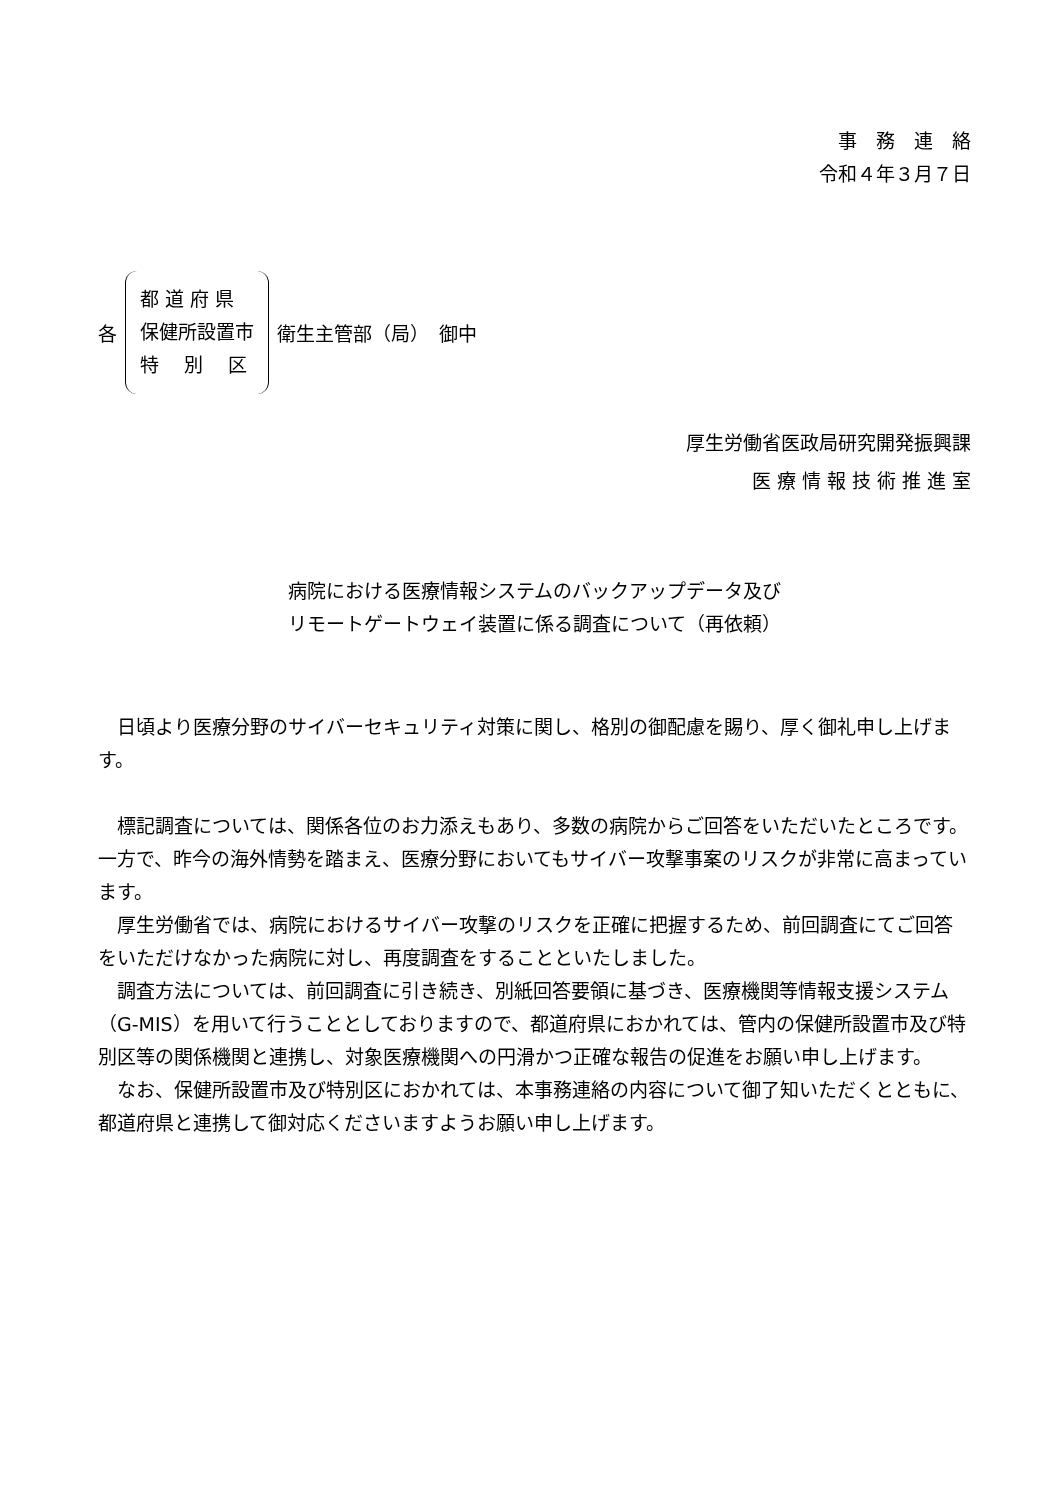事　務　連　絡
令和４年３月７日
各
都 道 府 県
保健所設置市
特　 別　 区
衛生主管部（局）　御中
厚生労働省医政局研究開発振興課
医 療 情 報 技 術 推 進 室
病院における医療情報システムのバックアップデータ及び
リモートゲートウェイ装置に係る調査について（再依頼）
日頃より医療分野のサイバーセキュリティ対策に関し、格別の御配慮を賜り、厚く御礼申し上げます。
標記調査については、関係各位のお力添えもあり、多数の病院からご回答をいただいたところです。一方で、昨今の海外情勢を踏まえ、医療分野においてもサイバー攻撃事案のリスクが非常に高まっています。
厚生労働省では、病院におけるサイバー攻撃のリスクを正確に把握するため、前回調査にてご回答をいただけなかった病院に対し、再度調査をすることといたしました。
調査方法については、前回調査に引き続き、別紙回答要領に基づき、医療機関等情報支援システム（G-MIS）を用いて行うこととしておりますので、都道府県におかれては、管内の保健所設置市及び特別区等の関係機関と連携し、対象医療機関への円滑かつ正確な報告の促進をお願い申し上げます。
なお、保健所設置市及び特別区におかれては、本事務連絡の内容について御了知いただくとともに、都道府県と連携して御対応くださいますようお願い申し上げます。